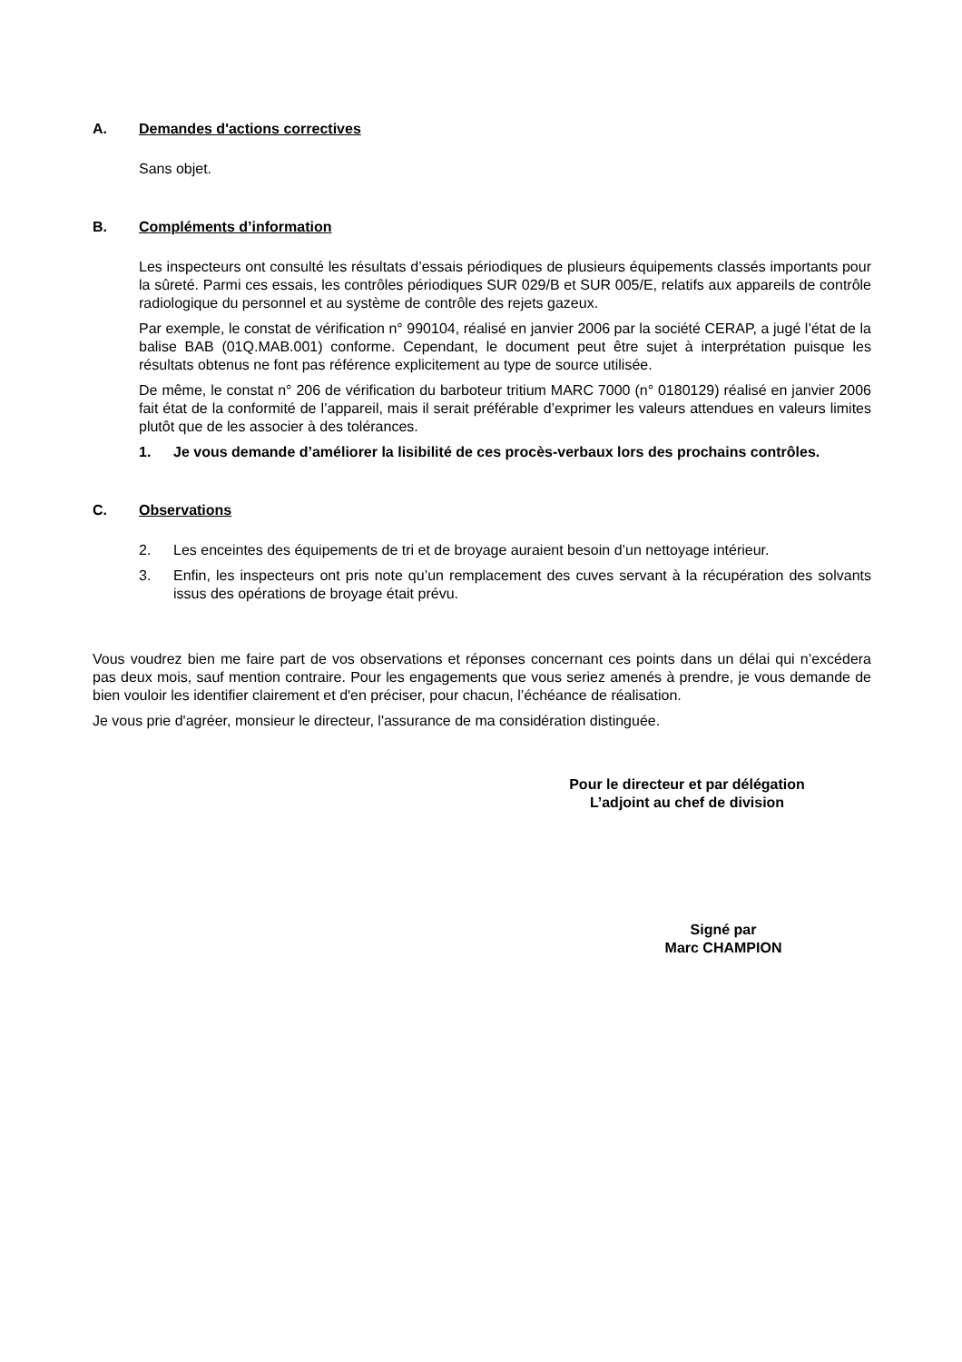A. Demandes d'actions correctives
Sans objet.
B. Compléments d’information
Les inspecteurs ont consulté les résultats d’essais périodiques de plusieurs équipements classés importants pour la sûreté. Parmi ces essais, les contrôles périodiques SUR 029/B et SUR 005/E, relatifs aux appareils de contrôle radiologique du personnel et au système de contrôle des rejets gazeux.
Par exemple, le constat de vérification n° 990104, réalisé en janvier 2006 par la société CERAP, a jugé l’état de la balise BAB (01Q.MAB.001) conforme. Cependant, le document peut être sujet à interprétation puisque les résultats obtenus ne font pas référence explicitement au type de source utilisée.
De même, le constat n° 206 de vérification du barboteur tritium MARC 7000 (n° 0180129) réalisé en janvier 2006 fait état de la conformité de l’appareil, mais il serait préférable d’exprimer les valeurs attendues en valeurs limites plutôt que de les associer à des tolérances.
1. Je vous demande d’améliorer la lisibilité de ces procès-verbaux lors des prochains contrôles.
C. Observations
2. Les enceintes des équipements de tri et de broyage auraient besoin d’un nettoyage intérieur.
3. Enfin, les inspecteurs ont pris note qu’un remplacement des cuves servant à la récupération des solvants issus des opérations de broyage était prévu.
Vous voudrez bien me faire part de vos observations et réponses concernant ces points dans un délai qui n’excédera pas deux mois, sauf mention contraire. Pour les engagements que vous seriez amenés à prendre, je vous demande de bien vouloir les identifier clairement et d'en préciser, pour chacun, l’échéance de réalisation.
Je vous prie d'agréer, monsieur le directeur, l'assurance de ma considération distinguée.
Pour le directeur et par délégation
L’adjoint au chef de division
Signé par
Marc CHAMPION